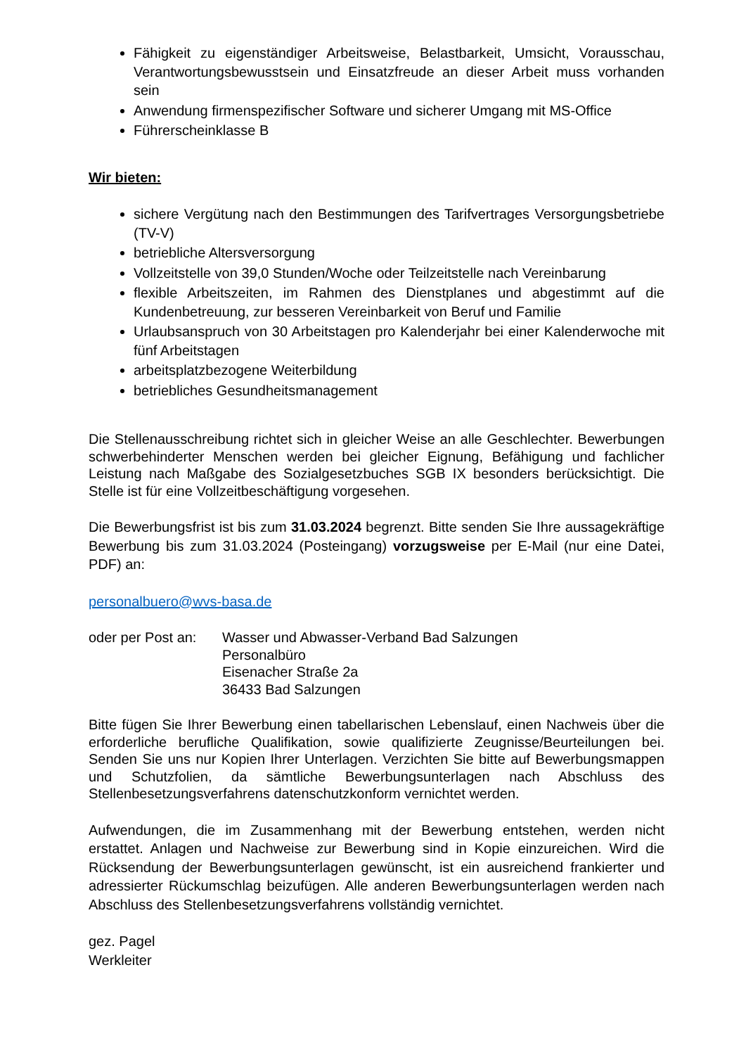Fähigkeit zu eigenständiger Arbeitsweise, Belastbarkeit, Umsicht, Vorausschau, Verantwortungsbewusstsein und Einsatzfreude an dieser Arbeit muss vorhanden sein
Anwendung firmenspezifischer Software und sicherer Umgang mit MS-Office
Führerscheinklasse B
Wir bieten:
sichere Vergütung nach den Bestimmungen des Tarifvertrages Versorgungsbetriebe (TV-V)
betriebliche Altersversorgung
Vollzeitstelle von 39,0 Stunden/Woche oder Teilzeitstelle nach Vereinbarung
flexible Arbeitszeiten, im Rahmen des Dienstplanes und abgestimmt auf die Kundenbetreuung, zur besseren Vereinbarkeit von Beruf und Familie
Urlaubsanspruch von 30 Arbeitstagen pro Kalenderjahr bei einer Kalenderwoche mit fünf Arbeitstagen
arbeitsplatzbezogene Weiterbildung
betriebliches Gesundheitsmanagement
Die Stellenausschreibung richtet sich in gleicher Weise an alle Geschlechter. Bewerbungen schwerbehinderter Menschen werden bei gleicher Eignung, Befähigung und fachlicher Leistung nach Maßgabe des Sozialgesetzbuches SGB IX besonders berücksichtigt. Die Stelle ist für eine Vollzeitbeschäftigung vorgesehen.
Die Bewerbungsfrist ist bis zum 31.03.2024 begrenzt. Bitte senden Sie Ihre aussagekräftige Bewerbung bis zum 31.03.2024 (Posteingang) vorzugsweise per E-Mail (nur eine Datei, PDF) an:
personalbuero@wvs-basa.de
oder per Post an:
Wasser und Abwasser-Verband Bad Salzungen
Personalbüro
Eisenacher Straße 2a
36433 Bad Salzungen
Bitte fügen Sie Ihrer Bewerbung einen tabellarischen Lebenslauf, einen Nachweis über die erforderliche berufliche Qualifikation, sowie qualifizierte Zeugnisse/Beurteilungen bei. Senden Sie uns nur Kopien Ihrer Unterlagen. Verzichten Sie bitte auf Bewerbungsmappen und Schutzfolien, da sämtliche Bewerbungsunterlagen nach Abschluss des Stellenbesetzungsverfahrens datenschutzkonform vernichtet werden.
Aufwendungen, die im Zusammenhang mit der Bewerbung entstehen, werden nicht erstattet. Anlagen und Nachweise zur Bewerbung sind in Kopie einzureichen. Wird die Rücksendung der Bewerbungsunterlagen gewünscht, ist ein ausreichend frankierter und adressierter Rückumschlag beizufügen. Alle anderen Bewerbungsunterlagen werden nach Abschluss des Stellenbesetzungsverfahrens vollständig vernichtet.
gez. Pagel
Werkleiter